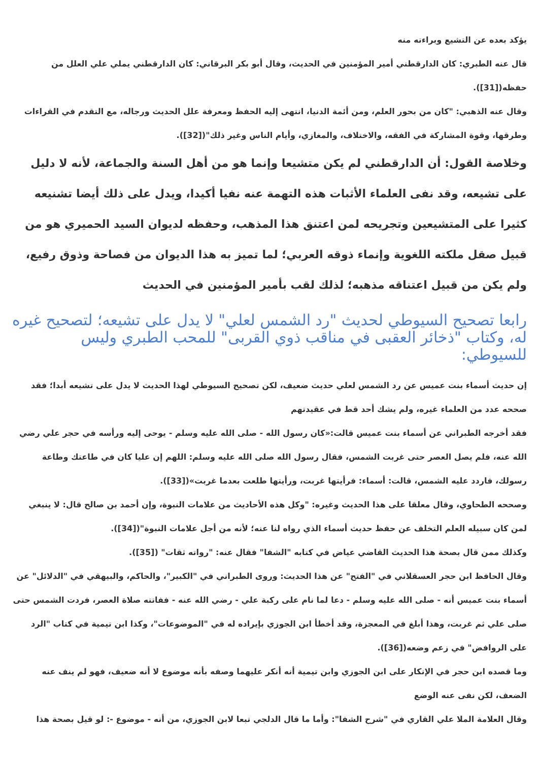يؤكد بعده عن التشيع وبراءته منه
قال عنه الطبري: كان الدارقطني أمير المؤمنين في الحديث، وقال أبو بكر البرقاني: كان الدارقطني يملي علي العلل من حفظه([31]).
وقال عنه الذهبي: "كان من بحور العلم، ومن أئمة الدنيا، انتهى إليه الحفظ ومعرفة علل الحديث ورجاله، مع التقدم في القراءات وطرقها، وقوة المشاركة في الفقه، والاختلاف، والمغازي، وأيام الناس وغير ذلك"([32]).
وخلاصة القول: أن الدارقطني لم يكن متشيعا وإنما هو من أهل السنة والجماعة، لأنه لا دليل على تشيعه، وقد نفى العلماء الأثبات هذه التهمة عنه نفيا أكيدا، ويدل على ذلك أيضا تشنيعه كثيرا على المتشيعين وتجريحه لمن اعتنق هذا المذهب، وحفظه لديوان السيد الحميري هو من قبيل صقل ملكته اللغوية وإنماء ذوقه العربي؛ لما تميز به هذا الديوان من فصاحة وذوق رفيع، ولم يكن من قبيل اعتناقه مذهبه؛ لذلك لقب بأمير المؤمنين في الحديث
رابعا تصحيح السيوطي لحديث "رد الشمس لعلي" لا يدل على تشيعه؛ لتصحيح غيره له، وكتاب "ذخائر العقبى في مناقب ذوي القربى" للمحب الطبري وليس للسيوطي:
إن حديث أسماء بنت عميس عن رد الشمس لعلي حديث ضعيف، لكن تصحيح السيوطي لهذا الحديث لا يدل على تشيعه أبدا؛ فقد صححه عدد من العلماء غيره، ولم يشك أحد قط في عقيدتهم
فقد أخرجه الطبراني عن أسماء بنت عميس قالت:«كان رسول الله - صلى الله عليه وسلم - يوحى إليه ورأسه في حجر علي رضي الله عنه، فلم يصل العصر حتى غربت الشمس، فقال رسول الله صلى الله عليه وسلم: اللهم إن عليا كان في طاعتك وطاعة رسولك، فاردد عليه الشمس، قالت: أسماء: فرأيتها غربت، ورأيتها طلعت بعدما غربت»([33]).
وصححه الطحاوي، وقال معلقا على هذا الحديث وغيره: "وكل هذه الأحاديث من علامات النبوة، وإن أحمد بن صالح قال: لا ينبغي لمن كان سبيله العلم التخلف عن حفظ حديث أسماء الذي رواه لنا عنه؛ لأنه من أجل علامات النبوة"([34]).
وكذلك ممن قال بصحة هذا الحديث القاضي عياض في كتابه "الشفا" فقال عنه: "رواته ثقات" ([35]).
وقال الحافظ ابن حجر العسقلاني في "الفتح" عن هذا الحديث: وروى الطبراني في "الكبير"، والحاكم، والبيهقي في "الدلائل" عن أسماء بنت عميس أنه - صلى الله عليه وسلم - دعا لما نام على ركبة علي - رضي الله عنه - ففاتته صلاة العصر، فردت الشمس حتى صلى علي ثم غربت، وهذا أبلغ في المعجزة، وقد أخطأ ابن الجوزي بإيراده له في "الموضوعات"، وكذا ابن تيمية في كتاب "الرد على الروافض" في زعم وضعه([36]).
وما قصده ابن حجر في الإنكار على ابن الجوزي وابن تيمية أنه أنكر عليهما وصفه بأنه موضوع لا أنه ضعيف، فهو لم ينف عنه الضعف، لكن نفى عنه الوضع
وقال العلامة الملا علي القاري في "شرح الشفا": وأما ما قال الدلجي تبعا لابن الجوزي، من أنه - موضوع -: لو قيل بصحة هذا